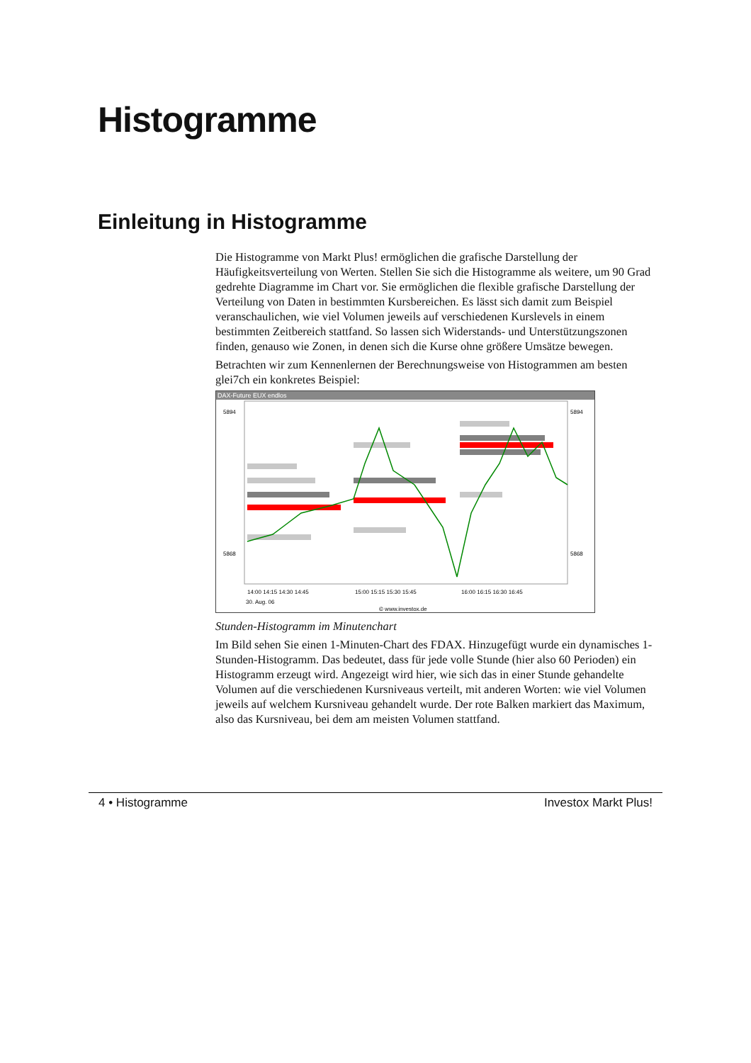Histogramme
Einleitung in Histogramme
Die Histogramme von Markt Plus! ermöglichen die grafische Darstellung der Häufigkeitsverteilung von Werten. Stellen Sie sich die Histogramme als weitere, um 90 Grad gedrehte Diagramme im Chart vor. Sie ermöglichen die flexible grafische Darstellung der Verteilung von Daten in bestimmten Kursbereichen. Es lässt sich damit zum Beispiel veranschaulichen, wie viel Volumen jeweils auf verschiedenen Kurslevels in einem bestimmten Zeitbereich stattfand. So lassen sich Widerstands- und Unterstützungszonen finden, genauso wie Zonen, in denen sich die Kurse ohne größere Umsätze bewegen.
Betrachten wir zum Kennenlernen der Berechnungsweise von Histogrammen am besten glei7ch ein konkretes Beispiel:
DAX-Future EUX endlos
14:00 14:15 14:30 14:45
15:00 15:15 15:30 15:45
16:00 16:15 16:30 16:45
30. Aug. 06
© www.investox.de
5894
5868
5894
5868
Stunden-Histogramm im Minutenchart
Im Bild sehen Sie einen 1-Minuten-Chart des FDAX. Hinzugefügt wurde ein dynamisches 1-Stunden-Histogramm. Das bedeutet, dass für jede volle Stunde (hier also 60 Perioden) ein Histogramm erzeugt wird. Angezeigt wird hier, wie sich das in einer Stunde gehandelte Volumen auf die verschiedenen Kursniveaus verteilt, mit anderen Worten: wie viel Volumen jeweils auf welchem Kursniveau gehandelt wurde. Der rote Balken markiert das Maximum, also das Kursniveau, bei dem am meisten Volumen stattfand.
4 • Histogramme Investox Markt Plus!